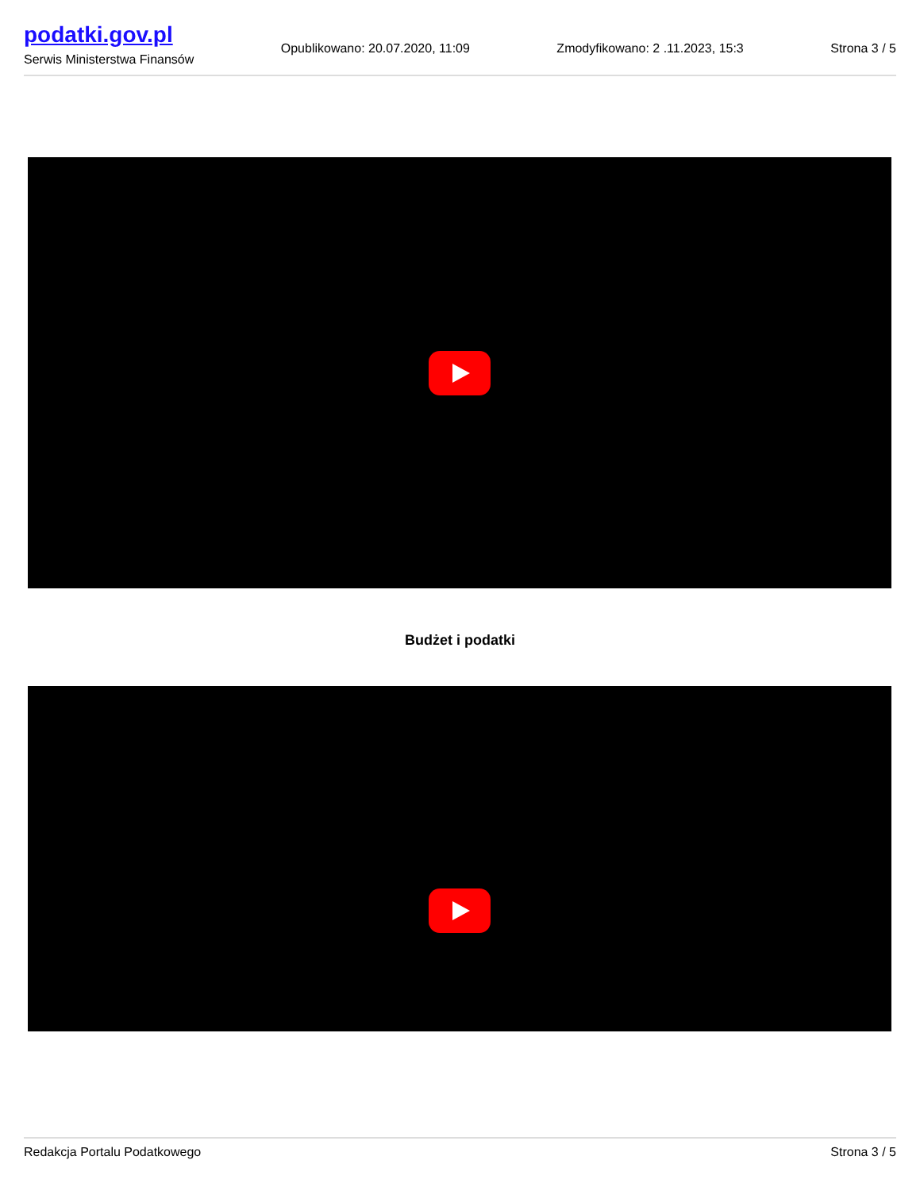podatki.gov.pl
Serwis Ministerstwa Finansów
Opublikowano: 20.07.2020, 11:09
Zmodyfikowano: 2 .11.2023, 15:3
Strona 3 / 5
Budżet i podatki
Redakcja Portalu Podatkowego Strona 3 / 5